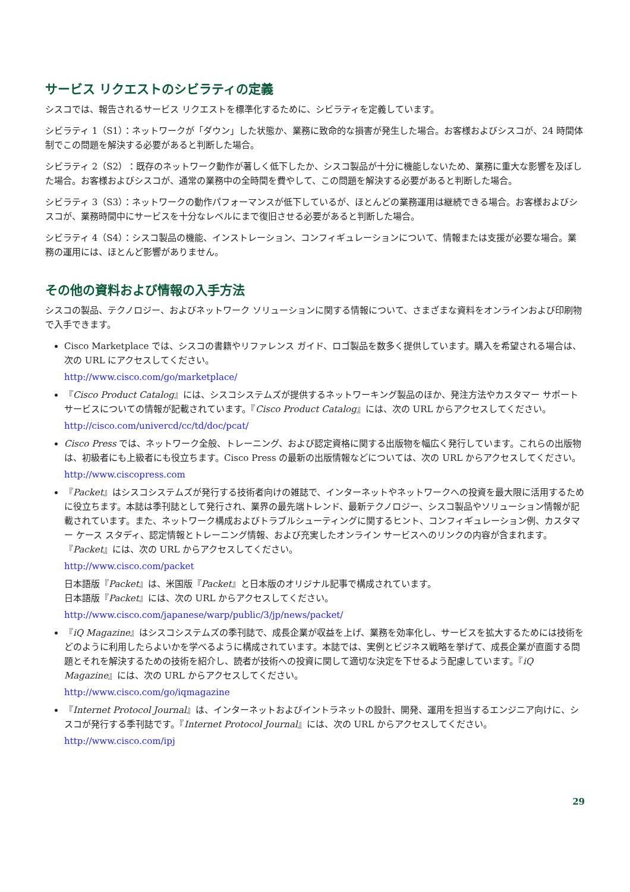サービス リクエストのシビラティの定義
シスコでは、報告されるサービス リクエストを標準化するために、シビラティを定義しています。
シビラティ 1（S1）：ネットワークが「ダウン」した状態か、業務に致命的な損害が発生した場合。お客様およびシスコが、24 時間体制でこの問題を解決する必要があると判断した場合。
シビラティ 2（S2）：既存のネットワーク動作が著しく低下したか、シスコ製品が十分に機能しないため、業務に重大な影響を及ぼした場合。お客様およびシスコが、通常の業務中の全時間を費やして、この問題を解決する必要があると判断した場合。
シビラティ 3（S3）：ネットワークの動作パフォーマンスが低下しているが、ほとんどの業務運用は継続できる場合。お客様およびシスコが、業務時間中にサービスを十分なレベルにまで復旧させる必要があると判断した場合。
シビラティ 4（S4）：シスコ製品の機能、インストレーション、コンフィギュレーションについて、情報または支援が必要な場合。業務の運用には、ほとんど影響がありません。
その他の資料および情報の入手方法
シスコの製品、テクノロジー、およびネットワーク ソリューションに関する情報について、さまざまな資料をオンラインおよび印刷物で入手できます。
Cisco Marketplace では、シスコの書籍やリファレンス ガイド、ロゴ製品を数多く提供しています。購入を希望される場合は、次の URL にアクセスしてください。
http://www.cisco.com/go/marketplace/
『Cisco Product Catalog』には、シスコシステムズが提供するネットワーキング製品のほか、発注方法やカスタマー サポート サービスについての情報が記載されています。『Cisco Product Catalog』には、次の URL からアクセスしてください。
http://cisco.com/univercd/cc/td/doc/pcat/
Cisco Press では、ネットワーク全般、トレーニング、および認定資格に関する出版物を幅広く発行しています。これらの出版物は、初級者にも上級者にも役立ちます。Cisco Press の最新の出版情報などについては、次の URL からアクセスしてください。
http://www.ciscopress.com
『Packet』はシスコシステムズが発行する技術者向けの雑誌で、インターネットやネットワークへの投資を最大限に活用するために役立ちます。本誌は季刊誌として発行され、業界の最先端トレンド、最新テクノロジー、シスコ製品やソリューション情報が記載されています。また、ネットワーク構成およびトラブルシューティングに関するヒント、コンフィギュレーション例、カスタマー ケース スタディ、認定情報とトレーニング情報、および充実したオンライン サービスへのリンクの内容が含まれます。『Packet』には、次の URL からアクセスしてください。
http://www.cisco.com/packet
日本語版『Packet』は、米国版『Packet』と日本版のオリジナル記事で構成されています。
日本語版『Packet』には、次の URL からアクセスしてください。
http://www.cisco.com/japanese/warp/public/3/jp/news/packet/
『iQ Magazine』はシスコシステムズの季刊誌で、成長企業が収益を上げ、業務を効率化し、サービスを拡大するためには技術をどのように利用したらよいかを学べるように構成されています。本誌では、実例とビジネス戦略を挙げて、成長企業が直面する問題とそれを解決するための技術を紹介し、読者が技術への投資に関して適切な決定を下せるよう配慮しています。『iQ Magazine』には、次の URL からアクセスしてください。
http://www.cisco.com/go/iqmagazine
『Internet Protocol Journal』は、インターネットおよびイントラネットの設計、開発、運用を担当するエンジニア向けに、シスコが発行する季刊誌です。『Internet Protocol Journal』には、次の URL からアクセスしてください。
http://www.cisco.com/ipj
29